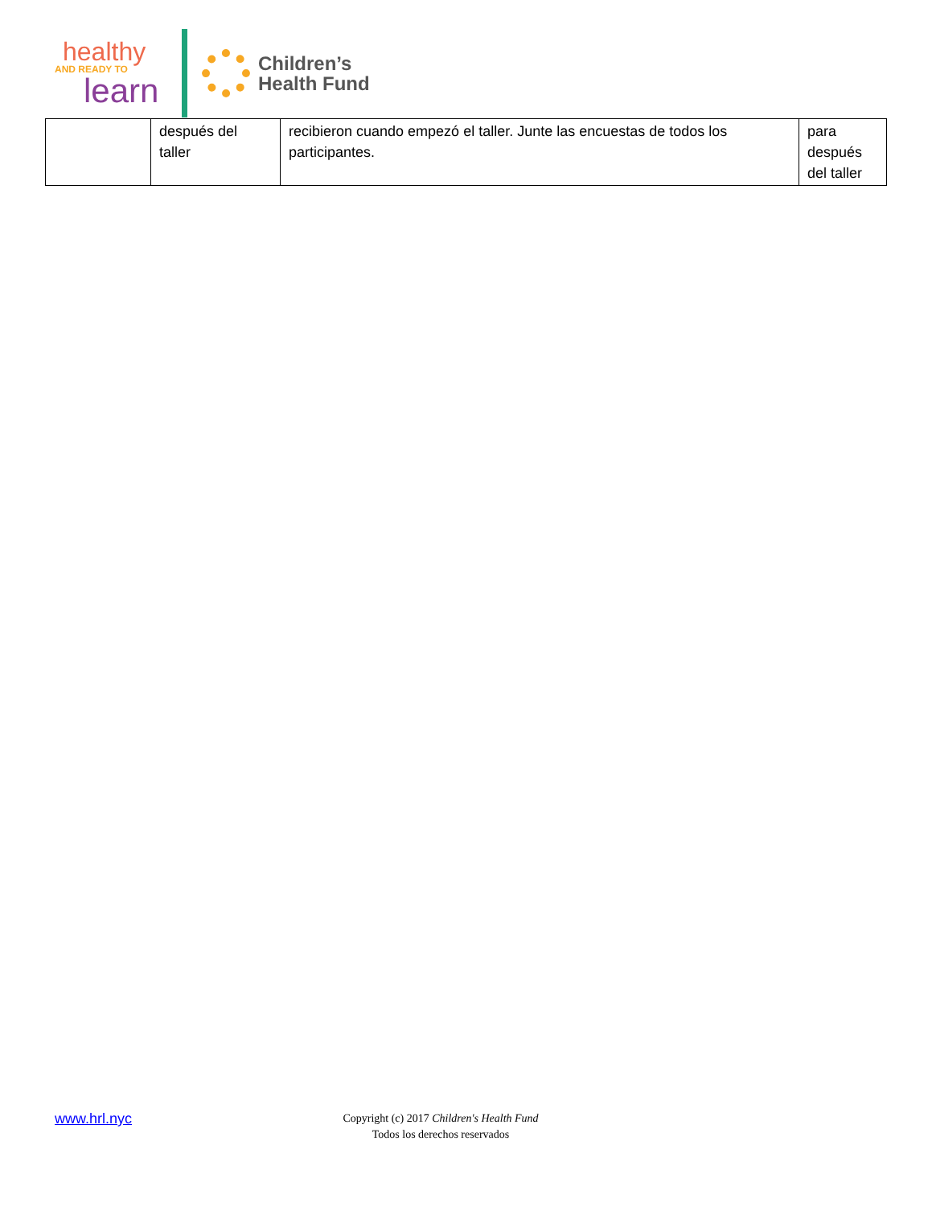healthy
AND READY TO
learn
Children’s
Health Fund
| | después del taller | recibieron cuando empezó el taller. Junte las encuestas de todos los participantes. | para después del taller |
www.hrl.nyc
Copyright (c) 2017 Children's Health Fund
Todos los derechos reservados